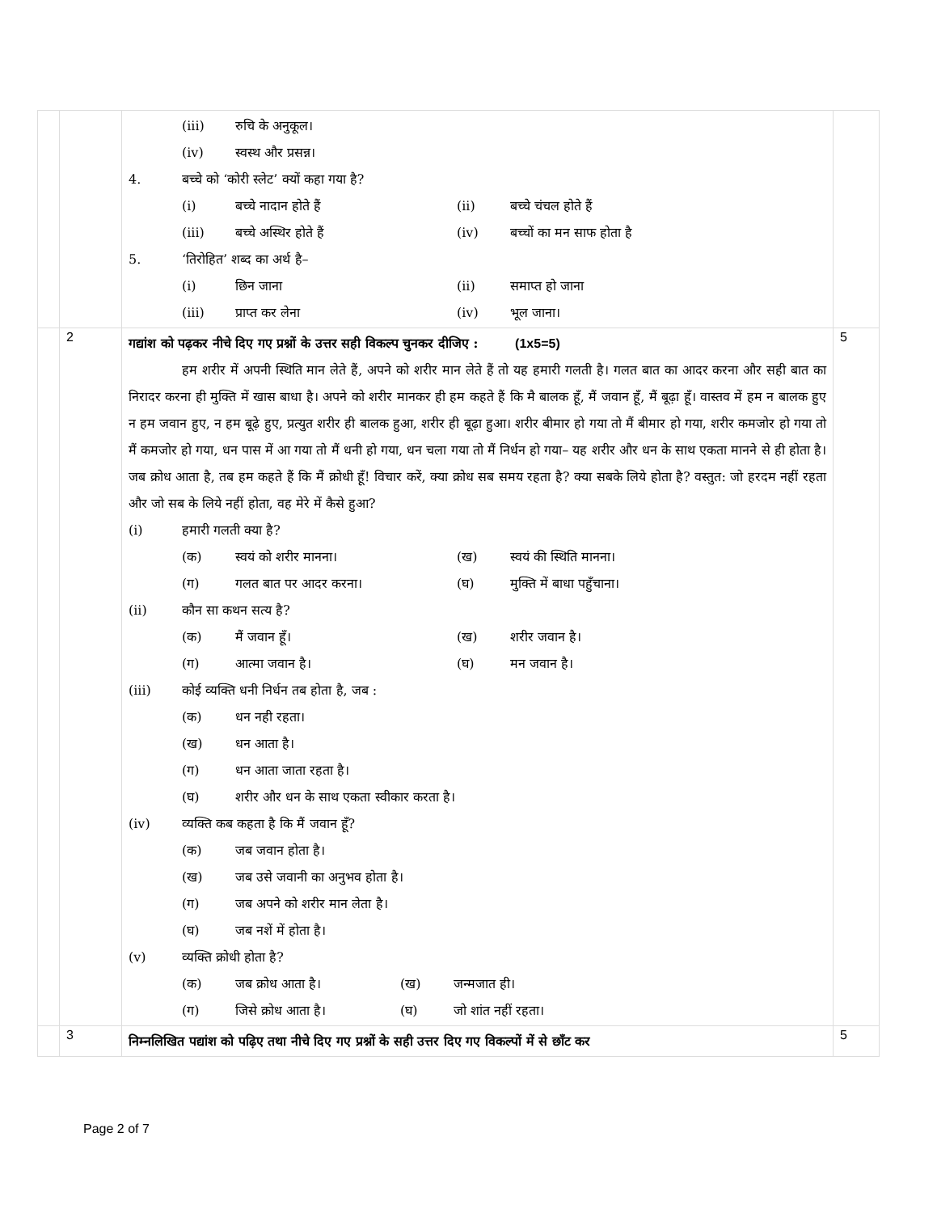| | | (iii) रुचि के अनुकूल। (iv) स्वस्थ और प्रसन्न। 4. बच्चे को ‘कोरी स्लेट’ क्यों कहा गया है? (i) बच्चे नादान होते हैं (ii) बच्चे चंचल होते हैं (iii) बच्चे अस्थिर होते हैं (iv) बच्चों का मन साफ होता है 5. ‘तिरोहित’ शब्द का अर्थ है– (i) छिन जाना (ii) समाप्त हो जाना (iii) प्राप्त कर लेना (iv) भूल जाना। | |
| | 2 | गद्यांश को पढ़कर नीचे दिए गए प्रश्नों के उत्तर सही विकल्प चुनकर दीजिए : (1x5=5) हम शरीर में अपनी स्थिति मान लेते हैं, अपने को शरीर मान लेते हैं तो यह हमारी गलती है। गलत बात का आदर करना और सही बात का निरादर करना ही मुक्ति में खास बाधा है। अपने को शरीर मानकर ही हम कहते हैं कि मै बालक हूँ, मैं जवान हूँ, मैं बूढ़ा हूँ। वास्तव में हम न बालक हुए न हम जवान हुए, न हम बूढ़े हुए, प्रत्युत शरीर ही बालक हुआ, शरीर ही बूढ़ा हुआ। शरीर बीमार हो गया तो मैं बीमार हो गया, शरीर कमजोर हो गया तो मैं कमजोर हो गया, धन पास में आ गया तो मैं धनी हो गया, धन चला गया तो मैं निर्धन हो गया– यह शरीर और धन के साथ एकता मानने से ही होता है। जब क्रोध आता है, तब हम कहते हैं कि मैं क्रोधी हूँ! विचार करें, क्या क्रोध सब समय रहता है? क्या सबके लिये होता है? वस्तुत: जो हरदम नहीं रहता और जो सब के लिये नहीं होता, वह मेरे में कैसे हुआ? (i) हमारी गलती क्या है? (क) स्वयं को शरीर मानना। (ख) स्वयं की स्थिति मानना। (ग) गलत बात पर आदर करना। (घ) मुक्ति में बाधा पहुँचाना। (ii) कौन सा कथन सत्य है? (क) मैं जवान हूँ। (ख) शरीर जवान है। (ग) आत्मा जवान है। (घ) मन जवान है। (iii) कोई व्यक्ति धनी निर्धन तब होता है, जब : (क) धन नही रहता। (ख) धन आता है। (ग) धन आता जाता रहता है। (घ) शरीर और धन के साथ एकता स्वीकार करता है। (iv) व्यक्ति कब कहता है कि मैं जवान हूँ? (क) जब जवान होता है। (ख) जब उसे जवानी का अनुभव होता है। (ग) जब अपने को शरीर मान लेता है। (घ) जब नशें में होता है। (v) व्यक्ति क्रोधी होता है? (क) जब क्रोध आता है। (ख) जन्मजात ही। (ग) जिसे क्रोध आता है। (घ) जो शांत नहीं रहता। | 5 |
| | 3 | निम्नलिखित पद्यांश को पढ़िए तथा नीचे दिए गए प्रश्नों के सही उत्तर दिए गए विकल्पों में से छाँट कर | 5 |
Page 2 of 7